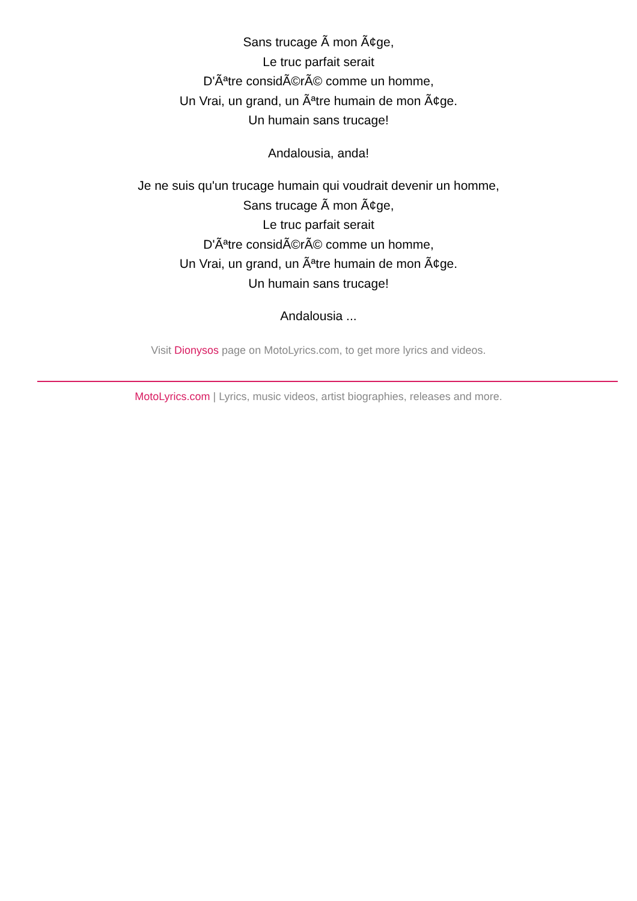Sans trucage Ã mon Ã¢ge,
Le truc parfait serait
D'Ãªtre considÃ©rÃ© comme un homme,
Un Vrai, un grand, un Ãªtre humain de mon Ã¢ge.
Un humain sans trucage!
Andalousia, anda!
Je ne suis qu'un trucage humain qui voudrait devenir un homme,
Sans trucage Ã mon Ã¢ge,
Le truc parfait serait
D'Ãªtre considÃ©rÃ© comme un homme,
Un Vrai, un grand, un Ãªtre humain de mon Ã¢ge.
Un humain sans trucage!
Andalousia ...
Visit Dionysos page on MotoLyrics.com, to get more lyrics and videos.
MotoLyrics.com | Lyrics, music videos, artist biographies, releases and more.